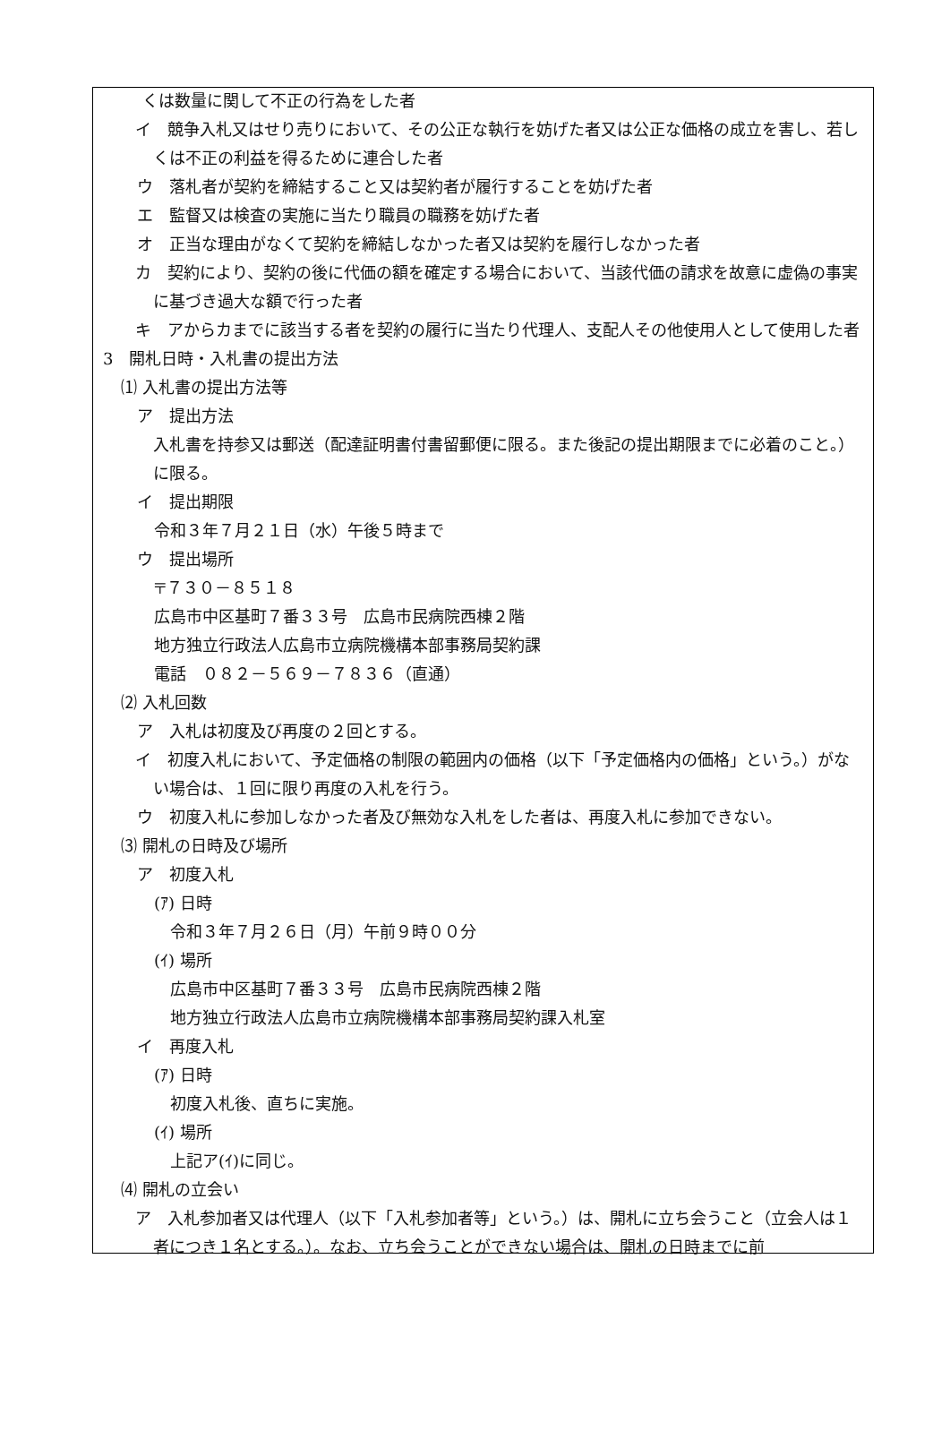くは数量に関して不正の行為をした者
イ　競争入札又はせり売りにおいて、その公正な執行を妨げた者又は公正な価格の成立を害し、若しくは不正の利益を得るために連合した者
ウ　落札者が契約を締結すること又は契約者が履行することを妨げた者
エ　監督又は検査の実施に当たり職員の職務を妨げた者
オ　正当な理由がなくて契約を締結しなかった者又は契約を履行しなかった者
カ　契約により、契約の後に代価の額を確定する場合において、当該代価の請求を故意に虚偽の事実に基づき過大な額で行った者
キ　アからカまでに該当する者を契約の履行に当たり代理人、支配人その他使用人として使用した者
3　開札日時・入札書の提出方法
⑴ 入札書の提出方法等
ア　提出方法
入札書を持参又は郵送（配達証明書付書留郵便に限る。また後記の提出期限までに必着のこと。）に限る。
イ　提出期限
令和３年７月２１日（水）午後５時まで
ウ　提出場所
〒７３０－８５１８
広島市中区基町７番３３号　広島市民病院西棟２階
地方独立行政法人広島市立病院機構本部事務局契約課
電話　０８２－５６９－７８３６（直通）
⑵ 入札回数
ア　入札は初度及び再度の２回とする。
イ　初度入札において、予定価格の制限の範囲内の価格（以下「予定価格内の価格」という。）がない場合は、１回に限り再度の入札を行う。
ウ　初度入札に参加しなかった者及び無効な入札をした者は、再度入札に参加できない。
⑶ 開札の日時及び場所
ア　初度入札
(ｱ) 日時
令和３年７月２６日（月）午前９時００分
(ｲ) 場所
広島市中区基町７番３３号　広島市民病院西棟２階
地方独立行政法人広島市立病院機構本部事務局契約課入札室
イ　再度入札
(ｱ) 日時
初度入札後、直ちに実施。
(ｲ) 場所
上記ア(ｲ)に同じ。
⑷ 開札の立会い
ア　入札参加者又は代理人（以下「入札参加者等」という。）は、開札に立ち会うこと（立会人は１者につき１名とする。）。なお、立ち会うことができない場合は、開札の日時までに前